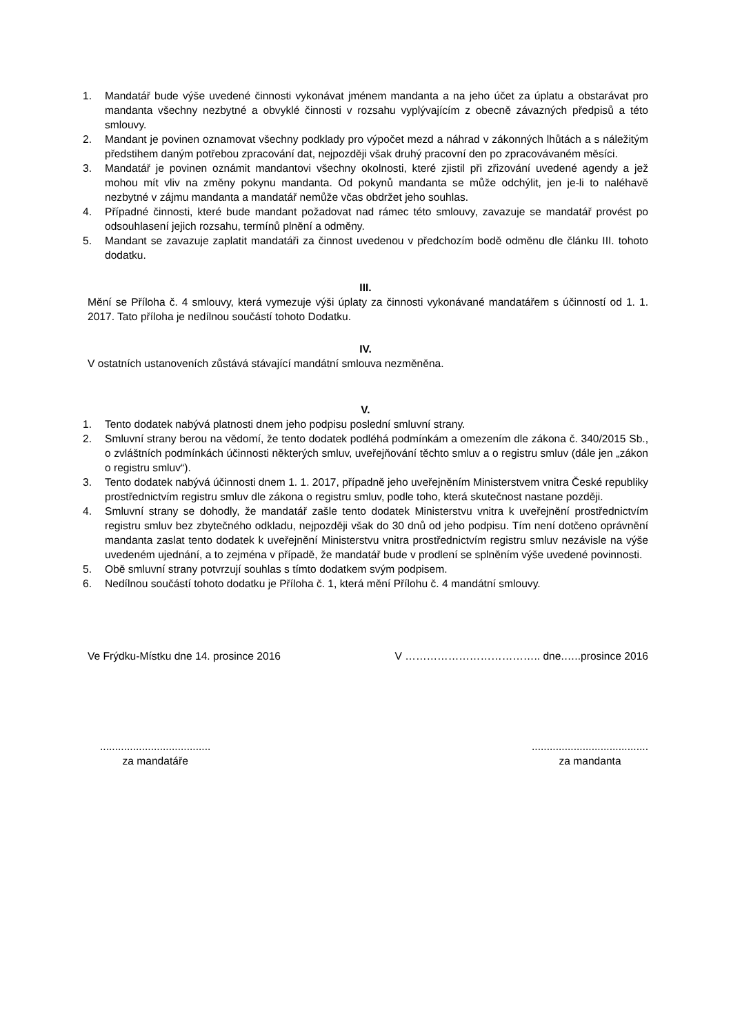1. Mandatář bude výše uvedené činnosti vykonávat jménem mandanta a na jeho účet za úplatu a obstarávat pro mandanta všechny nezbytné a obvyklé činnosti v rozsahu vyplývajícím z obecně závazných předpisů a této smlouvy.
2. Mandant je povinen oznamovat všechny podklady pro výpočet mezd a náhrad v zákonných lhůtách a s náležitým předstihem daným potřebou zpracování dat, nejpozději však druhý pracovní den po zpracovávaném měsíci.
3. Mandatář je povinen oznámit mandantovi všechny okolnosti, které zjistil při zřizování uvedené agendy a jež mohou mít vliv na změny pokynu mandanta. Od pokynů mandanta se může odchýlit, jen je-li to naléhavě nezbytné v zájmu mandanta a mandatář nemůže včas obdržet jeho souhlas.
4. Případné činnosti, které bude mandant požadovat nad rámec této smlouvy, zavazuje se mandatář provést po odsouhlasení jejich rozsahu, termínů plnění a odměny.
5. Mandant se zavazuje zaplatit mandatáři za činnost uvedenou v předchozím bodě odměnu dle článku III. tohoto dodatku.
III.
Mění se Příloha č. 4 smlouvy, která vymezuje výši úplaty za činnosti vykonávané mandatářem s účinností od 1. 1. 2017. Tato příloha je nedílnou součástí tohoto Dodatku.
IV.
V ostatních ustanoveních zůstává stávající mandátní smlouva nezměněna.
V.
1. Tento dodatek nabývá platnosti dnem jeho podpisu poslední smluvní strany.
2. Smluvní strany berou na vědomí, že tento dodatek podléhá podmínkám a omezením dle zákona č. 340/2015 Sb., o zvláštních podmínkách účinnosti některých smluv, uveřejňování těchto smluv a o registru smluv (dále jen „zákon o registru smluv“).
3. Tento dodatek nabývá účinnosti dnem 1. 1. 2017, případně jeho uveřejněním Ministerstvem vnitra České republiky prostřednictvím registru smluv dle zákona o registru smluv, podle toho, která skutečnost nastane později.
4. Smluvní strany se dohodly, že mandatář zašle tento dodatek Ministerstvu vnitra k uveřejnění prostřednictvím registru smluv bez zbytečného odkladu, nejpozději však do 30 dnů od jeho podpisu. Tím není dotčeno oprávnění mandanta zaslat tento dodatek k uveřejnění Ministerstvu vnitra prostřednictvím registru smluv nezávisle na výše uvedeném ujednání, a to zejména v případě, že mandatář bude v prodlení se splněním výše uvedené povinnosti.
5. Obě smluvní strany potvrzují souhlas s tímto dodatkem svým podpisem.
6. Nedílnou součástí tohoto dodatku je Příloha č. 1, která mění Přílohu č. 4 mandátní smlouvy.
Ve Frýdku-Místku dne 14. prosince 2016 V ……………………………….. dne.…..prosince 2016
.....................................
za mandatáře
.......................................
za mandanta